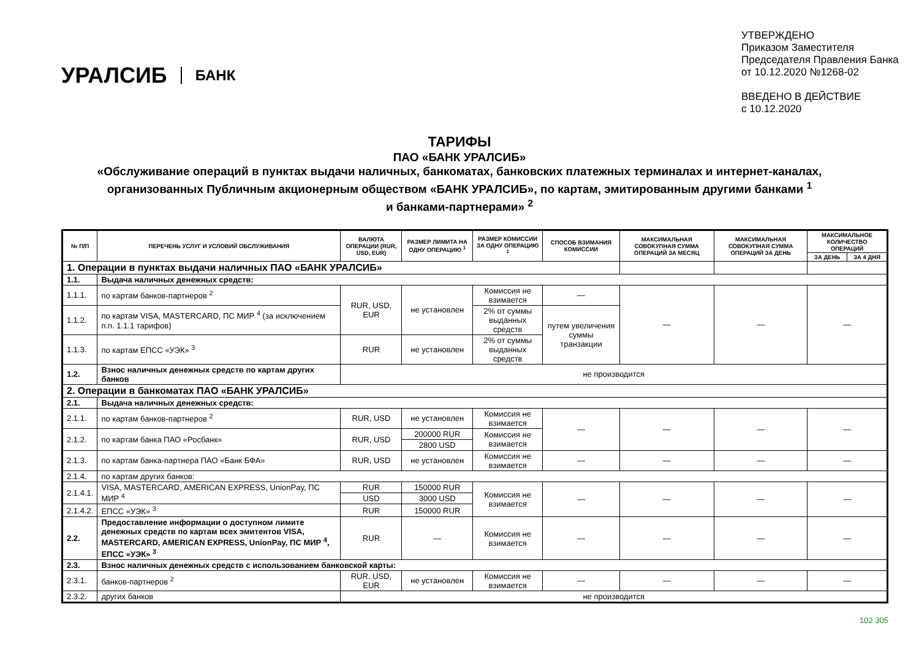УРАЛСИБ БАНК
УТВЕРЖДЕНО
Приказом Заместителя
Председателя Правления Банка
от 10.12.2020 №1268-02
ВВЕДЕНО В ДЕЙСТВИЕ
с 10.12.2020
ТАРИФЫ
ПАО «БАНК УРАЛСИБ»
«Обслуживание операций в пунктах выдачи наличных, банкоматах, банковских платежных терминалах и интернет-каналах,
организованных Публичным акционерным обществом «БАНК УРАЛСИБ», по картам, эмитированным другими банками <sup>1</sup>
и банками-партнерами» <sup>2</sup>
| № П/П | ПЕРЕЧЕНЬ УСЛУГ И УСЛОВИЙ ОБСЛУЖИВАНИЯ | ВАЛЮТА ОПЕРАЦИИ (RUR, USD, EUR) | РАЗМЕР ЛИМИТА НА ОДНУ ОПЕРАЦИЮ <sup>1</sup> | РАЗМЕР КОМИССИИ ЗА ОДНУ ОПЕРАЦИЮ <sup>1</sup> | СПОСОБ ВЗИМАНИЯ КОМИССИИ | МАКСИМАЛЬНАЯ СОВОКУПНАЯ СУММА ОПЕРАЦИЙ ЗА МЕСЯЦ | МАКСИМАЛЬНАЯ СОВОКУПНАЯ СУММА ОПЕРАЦИЙ ЗА ДЕНЬ | МАКСИМАЛЬНОЕ КОЛИЧЕСТВО ОПЕРАЦИЙ | |
| --- | --- | --- | --- | --- | --- | --- | --- | --- | --- |
| | | | | | | | | ЗА ДЕНЬ | ЗА 4 ДНЯ |
| 1. Операции в пунктах выдачи наличных ПАО «БАНК УРАЛСИБ» | | | | | | | | | |
| 1.1. | Выдача наличных денежных средств: | | | | | | | | |
| 1.1.1. | по картам банков-партнеров <sup>2</sup> | RUR, USD, EUR | не установлен | Комиссия не взимается | — | — | — | — | |
| 1.1.2. | по картам VISA, MASTERCARD, ПС МИР <sup>4</sup> (за исключением п.п. 1.1.1 тарифов) | | | 2% от суммы выданных средств | путем увеличения суммы транзакции | | | | |
| 1.1.3. | по картам ЕПСС «УЭК» <sup>3</sup> | RUR | не установлен | 2% от суммы выданных средств | | | | | |
| 1.2. | Взнос наличных денежных средств по картам других банков | не производится | | | | | | | |
| 2. Операции в банкоматах ПАО «БАНК УРАЛСИБ» | | | | | | | | | |
| 2.1. | Выдача наличных денежных средств: | | | | | | | | |
| 2.1.1. | по картам банков-партнеров <sup>2</sup> | RUR, USD | не установлен | Комиссия не взимается | — | — | — | — | |
| 2.1.2. | по картам банка ПАО «Росбанк» | RUR, USD | 200000 RUR | Комиссия не взимается | | | | | |
| | | | 2800 USD | | | | | | |
| 2.1.3. | по картам банка-партнера ПАО «Банк БФА» | RUR, USD | не установлен | Комиссия не взимается | — | — | — | — | |
| 2.1.4. | по картам других банков: | | | | | | | | |
| 2.1.4.1. | VISA, MASTERCARD, AMERICAN EXPRESS, UnionPay, ПС МИР <sup>4</sup> | RUR | 150000 RUR | Комиссия не взимается | — | — | — | — | |
| | | USD | 3000 USD | | | | | | |
| 2.1.4.2. | ЕПСС «УЭК» <sup>3</sup> | RUR | 150000 RUR | | | | | | |
| 2.2. | Предоставление информации о доступном лимите денежных средств по картам всех эмитентов VISA, MASTERCARD, AMERICAN EXPRESS, UnionPay, ПС МИР <sup>4</sup>, ЕПСС «УЭК» <sup>3</sup> | RUR | — | Комиссия не взимается | — | — | — | — | |
| 2.3. | Взнос наличных денежных средств с использованием банковской карты: | | | | | | | | |
| 2.3.1. | банков-партнеров <sup>2</sup> | RUR, USD, EUR | не установлен | Комиссия не взимается | — | — | — | — | |
| 2.3.2. | других банков | не производится | | | | | | | |
102 305